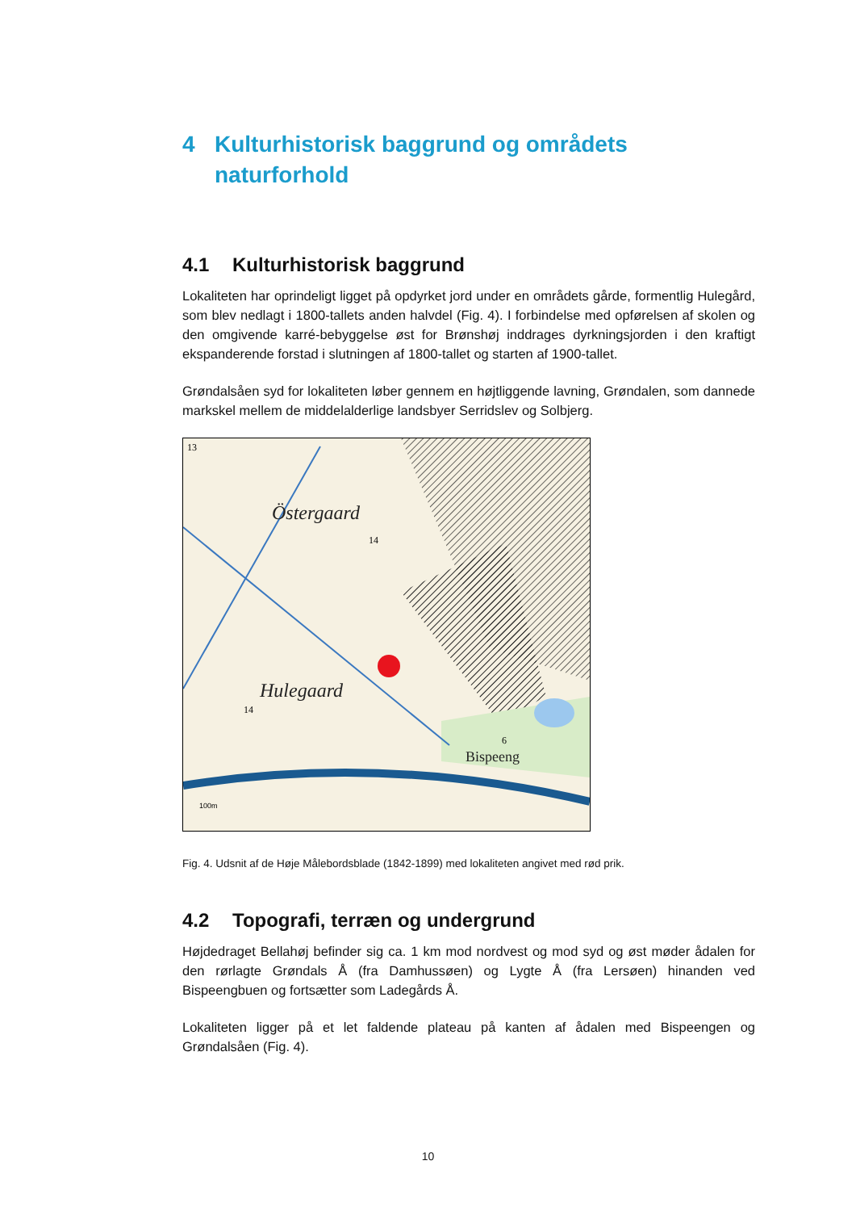4 Kulturhistorisk baggrund og områdets naturforhold
4.1 Kulturhistorisk baggrund
Lokaliteten har oprindeligt ligget på opdyrket jord under en områdets gårde, formentlig Hulegård, som blev nedlagt i 1800-tallets anden halvdel (Fig. 4). I forbindelse med opførelsen af skolen og den omgivende karré-bebyggelse øst for Brønshøj inddrages dyrkningsjorden i den kraftigt ekspanderende forstad i slutningen af 1800-tallet og starten af 1900-tallet.
Grøndalsåen syd for lokaliteten løber gennem en højtliggende lavning, Grøndalen, som dannede markskel mellem de middelalderlige landsbyer Serridslev og Solbjerg.
Östergaard
Hulegaard
Bispeeng
13
14
14
6
100m
Fig. 4. Udsnit af de Høje Målebordsblade (1842-1899) med lokaliteten angivet med rød prik.
4.2 Topografi, terræn og undergrund
Højdedraget Bellahøj befinder sig ca. 1 km mod nordvest og mod syd og øst møder ådalen for den rørlagte Grøndals Å (fra Damhussøen) og Lygte Å (fra Lersøen) hinanden ved Bispeengbuen og fortsætter som Ladegårds Å.
Lokaliteten ligger på et let faldende plateau på kanten af ådalen med Bispeengen og Grøndalsåen (Fig. 4).
10